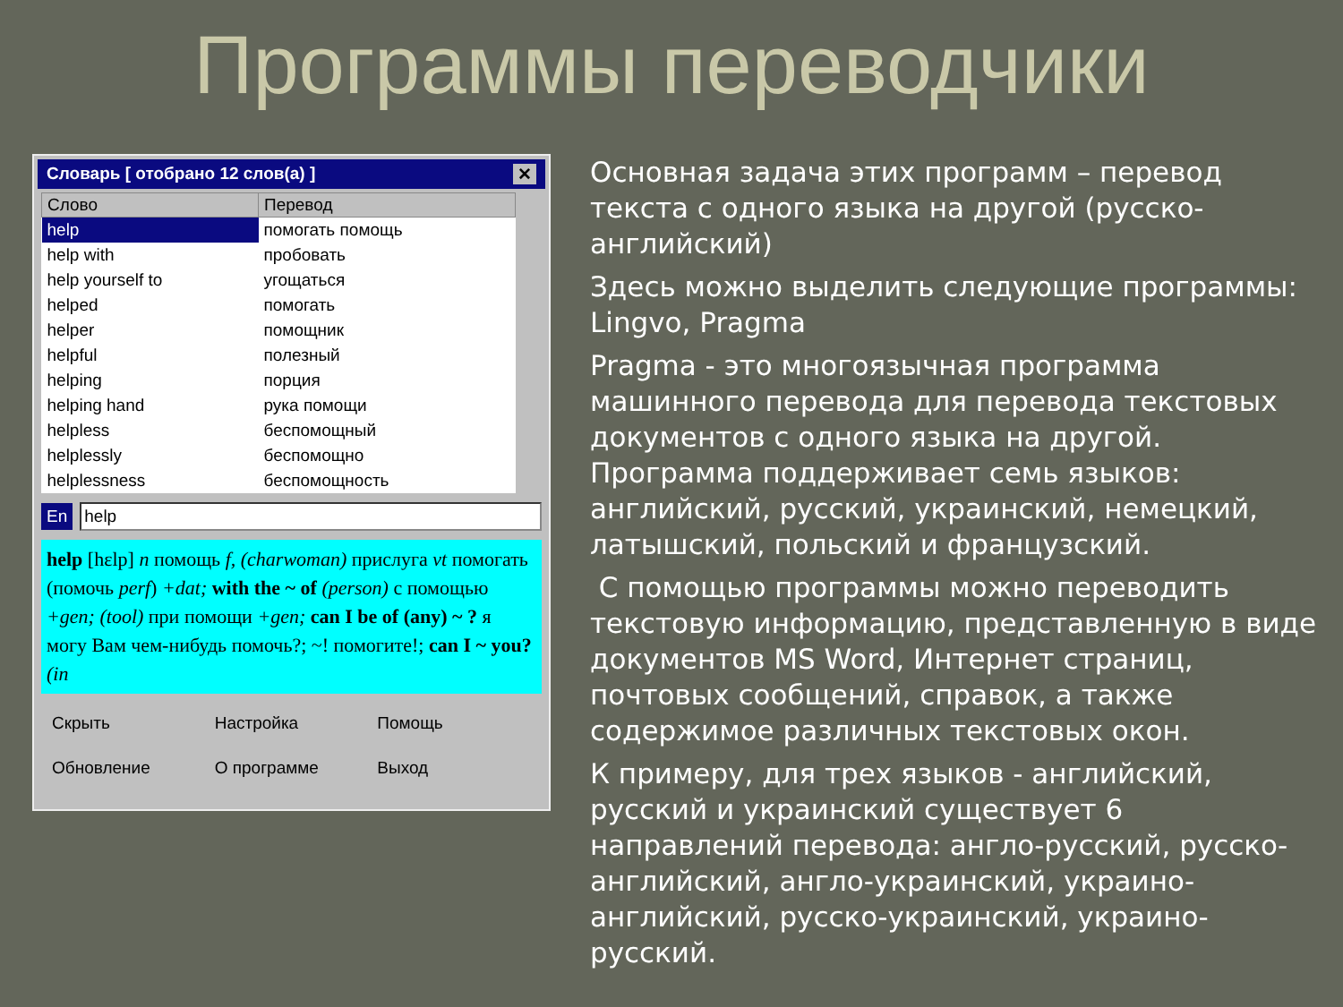Программы переводчики
Словарь [ отобрано 12 слов(а) ] ✕
| Слово | Перевод |
| --- | --- |
| help | помогать помощь |
| help with | пробовать |
| help yourself to | угощаться |
| helped | помогать |
| helper | помощник |
| helpful | полезный |
| helping | порция |
| helping hand | рука помощи |
| helpless | беспомощный |
| helplessly | беспомощно |
| helplessness | беспомощность |
En help
help [hɛlp] n помощь f, (charwoman) прислуга vt помогать (помочь perf) +dat; with the ~ of (person) с помощью +gen; (tool) при помощи +gen; can I be of (any) ~ ? я могу Вам чем-нибудь помочь?; ~! помогите!; can I ~ you? (in
Скрыть Настройка Помощь Обновление О программе Выход
Основная задача этих программ – перевод текста с одного языка на другой (русско-английский)
Здесь можно выделить следующие программы: Lingvo, Pragma
Pragma - это многоязычная программа машинного перевода для перевода текстовых документов с одного языка на другой. Программа поддерживает семь языков: английский, русский, украинский, немецкий, латышский, польский и французский.
С помощью программы можно переводить текстовую информацию, представленную в виде документов MS Word, Интернет страниц, почтовых сообщений, справок, а также содержимое различных текстовых окон.
К примеру, для трех языков - английский, русский и украинский существует 6 направлений перевода: англо-русский, русско-английский, англо-украинский, украино-английский, русско-украинский, украино-русский.